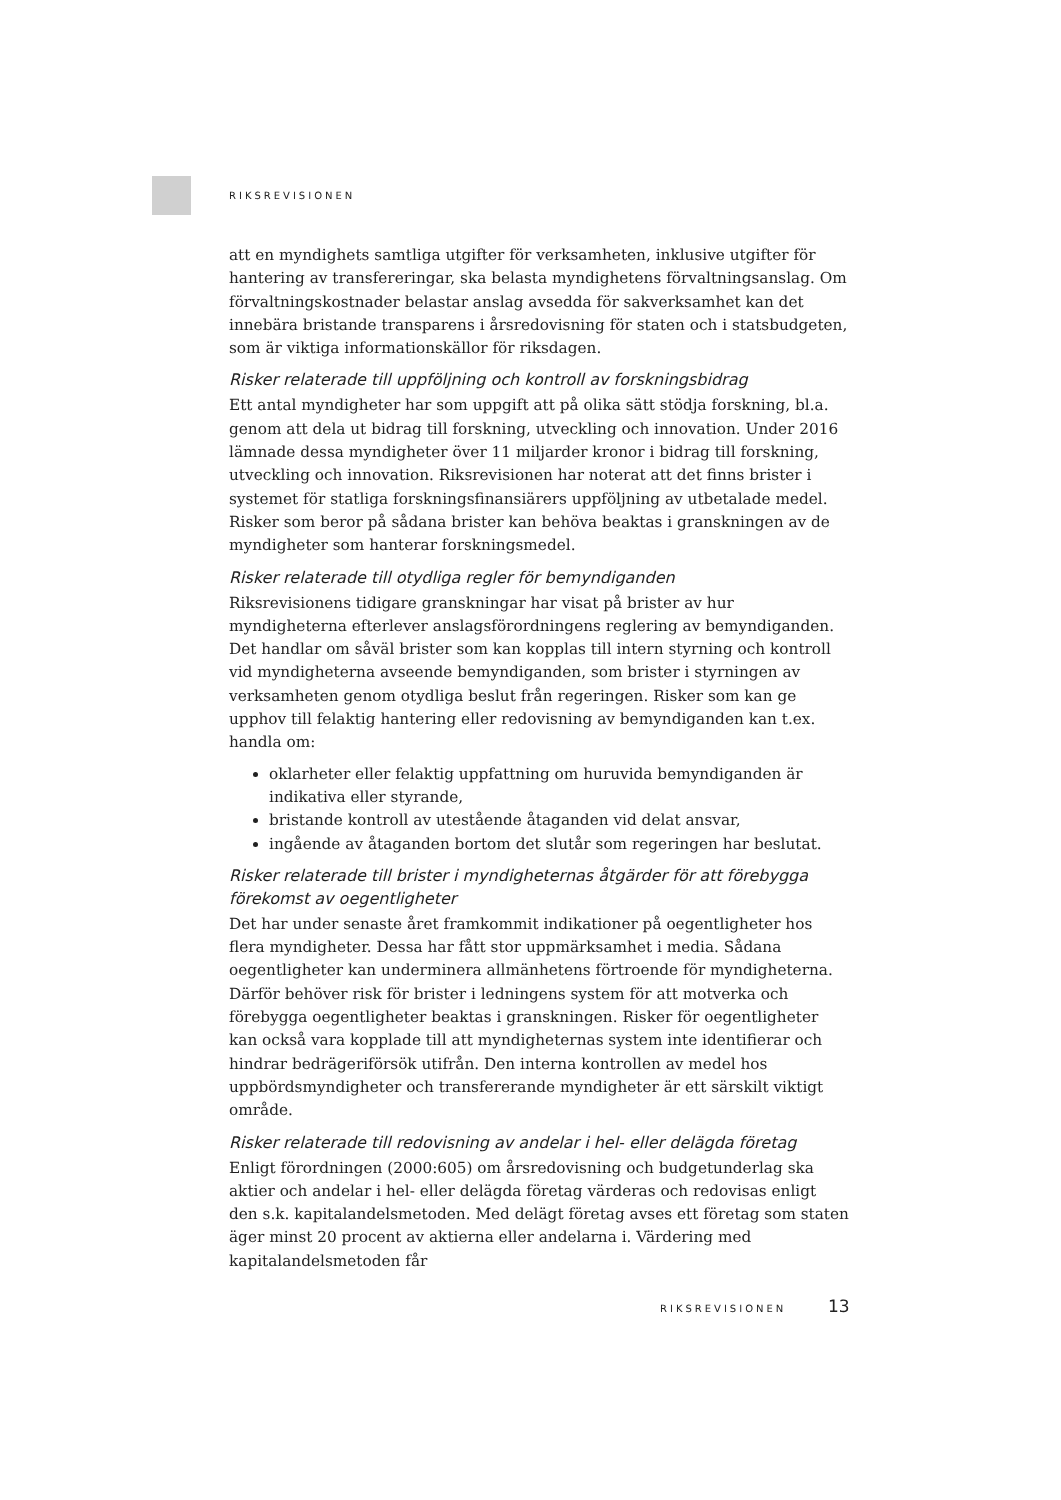RIKSREVISIONEN
att en myndighets samtliga utgifter för verksamheten, inklusive utgifter för hantering av transfereringar, ska belasta myndighetens förvaltningsanslag. Om förvaltningskostnader belastar anslag avsedda för sakverksamhet kan det innebära bristande transparens i årsredovisning för staten och i statsbudgeten, som är viktiga informationskällor för riksdagen.
Risker relaterade till uppföljning och kontroll av forskningsbidrag
Ett antal myndigheter har som uppgift att på olika sätt stödja forskning, bl.a. genom att dela ut bidrag till forskning, utveckling och innovation. Under 2016 lämnade dessa myndigheter över 11 miljarder kronor i bidrag till forskning, utveckling och innovation. Riksrevisionen har noterat att det finns brister i systemet för statliga forskningsfinansiärers uppföljning av utbetalade medel. Risker som beror på sådana brister kan behöva beaktas i granskningen av de myndigheter som hanterar forskningsmedel.
Risker relaterade till otydliga regler för bemyndiganden
Riksrevisionens tidigare granskningar har visat på brister av hur myndigheterna efterlever anslagsförordningens reglering av bemyndiganden. Det handlar om såväl brister som kan kopplas till intern styrning och kontroll vid myndigheterna avseende bemyndiganden, som brister i styrningen av verksamheten genom otydliga beslut från regeringen. Risker som kan ge upphov till felaktig hantering eller redovisning av bemyndiganden kan t.ex. handla om:
oklarheter eller felaktig uppfattning om huruvida bemyndiganden är indikativa eller styrande,
bristande kontroll av utestående åtaganden vid delat ansvar,
ingående av åtaganden bortom det slutår som regeringen har beslutat.
Risker relaterade till brister i myndigheternas åtgärder för att förebygga förekomst av oegentligheter
Det har under senaste året framkommit indikationer på oegentligheter hos flera myndigheter. Dessa har fått stor uppmärksamhet i media. Sådana oegentligheter kan underminera allmänhetens förtroende för myndigheterna. Därför behöver risk för brister i ledningens system för att motverka och förebygga oegentligheter beaktas i granskningen. Risker för oegentligheter kan också vara kopplade till att myndigheternas system inte identifierar och hindrar bedrägeriförsök utifrån. Den interna kontrollen av medel hos uppbördsmyndigheter och transfererande myndigheter är ett särskilt viktigt område.
Risker relaterade till redovisning av andelar i hel- eller delägda företag
Enligt förordningen (2000:605) om årsredovisning och budgetunderlag ska aktier och andelar i hel- eller delägda företag värderas och redovisas enligt den s.k. kapitalandelsmetoden. Med delägt företag avses ett företag som staten äger minst 20 procent av aktierna eller andelarna i. Värdering med kapitalandelsmetoden får
RIKSREVISIONEN 13